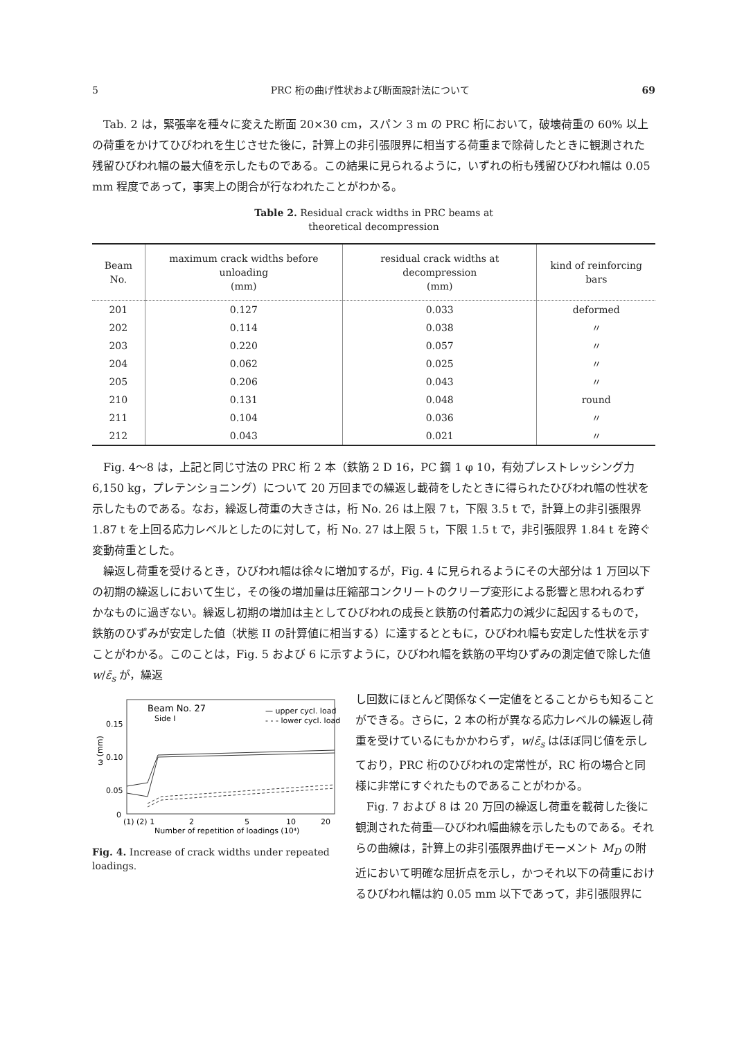5 PRC 桁の曲げ性状および断面設計法について 69
Tab. 2 は，緊張率を種々に変えた断面 20×30 cm，スパン 3 m の PRC 桁において，破壊荷重の 60% 以上の荷重をかけてひびわれを生じさせた後に，計算上の非引張限界に相当する荷重まで除荷したときに観測された残留ひびわれ幅の最大値を示したものである。この結果に見られるように，いずれの桁も残留ひびわれ幅は 0.05 mm 程度であって，事実上の閉合が行なわれたことがわかる。
Table 2. Residual crack widths in PRC beams at
theoretical decompression
| Beam No. | maximum crack widths before unloading (mm) | residual crack widths at decompression (mm) | kind of reinforcing bars |
| --- | --- | --- | --- |
| 201 | 0.127 | 0.033 | deformed |
| 202 | 0.114 | 0.038 | 〃 |
| 203 | 0.220 | 0.057 | 〃 |
| 204 | 0.062 | 0.025 | 〃 |
| 205 | 0.206 | 0.043 | 〃 |
| 210 | 0.131 | 0.048 | round |
| 211 | 0.104 | 0.036 | 〃 |
| 212 | 0.043 | 0.021 | 〃 |
Fig. 4～8 は，上記と同じ寸法の PRC 桁 2 本（鉄筋 2 D 16，PC 鋼 1 φ 10，有効プレストレッシング力 6,150 kg，プレテンショニング）について 20 万回までの繰返し載荷をしたときに得られたひびわれ幅の性状を示したものである。なお，繰返し荷重の大きさは，桁 No. 26 は上限 7 t，下限 3.5 t で，計算上の非引張限界 1.87 t を上回る応力レベルとしたのに対して，桁 No. 27 は上限 5 t，下限 1.5 t で，非引張限界 1.84 t を跨ぐ変動荷重とした。
繰返し荷重を受けるとき，ひびわれ幅は徐々に増加するが，Fig. 4 に見られるようにその大部分は 1 万回以下の初期の繰返しにおいて生じ，その後の増加量は圧縮部コンクリートのクリープ変形による影響と思われるわずかなものに過ぎない。繰返し初期の増加は主としてひびわれの成長と鉄筋の付着応力の減少に起因するもので，鉄筋のひずみが安定した値（状態 II の計算値に相当する）に達するとともに，ひびわれ幅も安定した性状を示すことがわかる。このことは，Fig. 5 および 6 に示すように，ひびわれ幅を鉄筋の平均ひずみの測定値で除した値 w/ε̄<sub>s</sub> が，繰返
Beam No. 27
Side I
— upper cycl. load
- - - lower cycl. load
0.15
0.10
0.05
0
ω (mm)
(1) (2) 1
2
5
10
20
Number of repetition of loadings (10⁴)
Fig. 4. Increase of crack widths under repeated loadings.
し回数にほとんど関係なく一定値をとることからも知ることができる。さらに，2 本の桁が異なる応力レベルの繰返し荷重を受けているにもかかわらず，w/ε̄<sub>s</sub> はほぼ同じ値を示しており，PRC 桁のひびわれの定常性が，RC 桁の場合と同様に非常にすぐれたものであることがわかる。
Fig. 7 および 8 は 20 万回の繰返し荷重を載荷した後に観測された荷重―ひびわれ幅曲線を示したものである。それらの曲線は，計算上の非引張限界曲げモーメント M<sub>D</sub> の附近において明確な屈折点を示し，かつそれ以下の荷重におけるひびわれ幅は約 0.05 mm 以下であって，非引張限界に